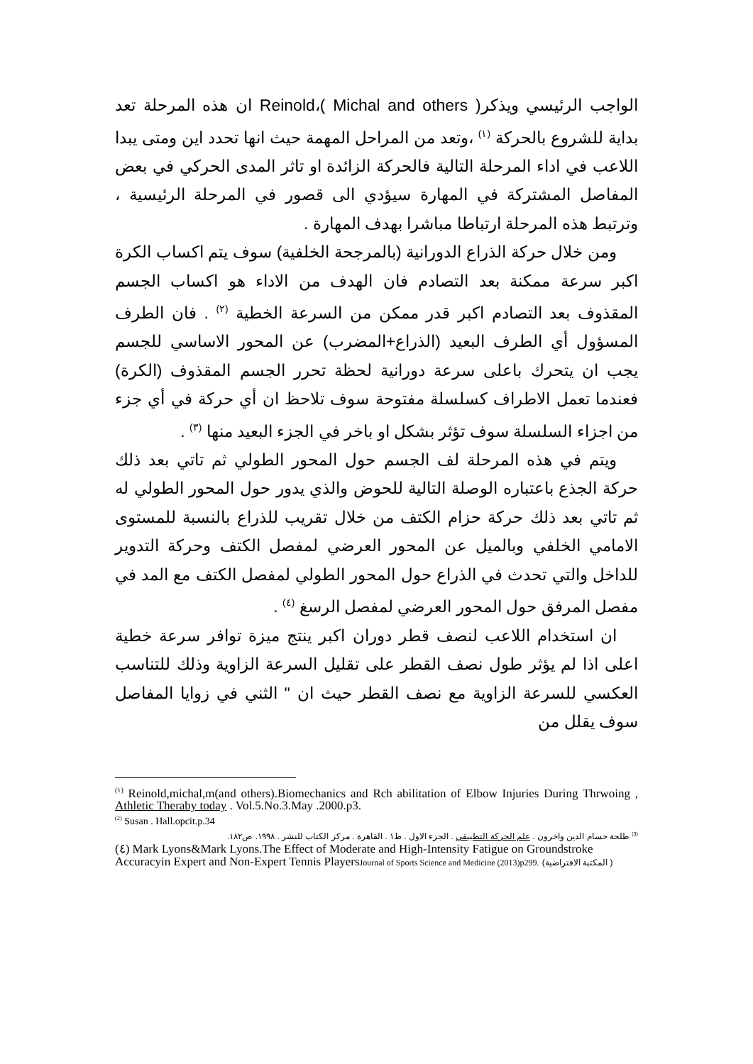الواجب الرئيسي ويذكرReinold،( Michal and others ) ان هذه المرحلة تعد بداية للشروع بالحركة <sup>(١)</sup> ،وتعد من المراحل المهمة حيث انها تحدد اين ومتى يبدا اللاعب في اداء المرحلة التالية فالحركة الزائدة او تاثر المدى الحركي في بعض المفاصل المشتركة في المهارة سيؤدي الى قصور في المرحلة الرئيسية ، وترتبط هذه المرحلة ارتباطا مباشرا بهدف المهارة .
ومن خلال حركة الذراع الدورانية (بالمرجحة الخلفية) سوف يتم اكساب الكرة اكبر سرعة ممكنة بعد التصادم فان الهدف من الاداء هو اكساب الجسم المقذوف بعد التصادم اكبر قدر ممكن من السرعة الخطية <sup>(٢)</sup> . فان الطرف المسؤول أي الطرف البعيد (الذراع+المضرب) عن المحور الاساسي للجسم يجب ان يتحرك باعلى سرعة دورانية لحظة تحرر الجسم المقذوف (الكرة) فعندما تعمل الاطراف كسلسلة مفتوحة سوف تلاحظ ان أي حركة في أي جزء من اجزاء السلسلة سوف تؤثر بشكل او باخر في الجزء البعيد منها <sup>(٣)</sup> .
ويتم في هذه المرحلة لف الجسم حول المحور الطولي ثم تاتي بعد ذلك حركة الجذع باعتباره الوصلة التالية للحوض والذي يدور حول المحور الطولي له ثم تاتي بعد ذلك حركة حزام الكتف من خلال تقريب للذراع بالنسبة للمستوى الامامي الخلفي وبالميل عن المحور العرضي لمفصل الكتف وحركة التدوير للداخل والتي تحدث في الذراع حول المحور الطولي لمفصل الكتف مع المد في مفصل المرفق حول المحور العرضي لمفصل الرسغ <sup>(٤)</sup> .
ان استخدام اللاعب لنصف قطر دوران اكبر ينتج ميزة توافر سرعة خطية اعلى اذا لم يؤثر طول نصف القطر على تقليل السرعة الزاوية وذلك للتناسب العكسي للسرعة الزاوية مع نصف القطر حيث ان " الثني في زوايا المفاصل سوف يقلل من
<sup>(١)</sup> Reinold,michal,m(and others).Biomechanics and Rch abilitation of Elbow Injuries During Thrwoing , Athletic Theraby today . Vol.5.No.3.May .2000.p3.
<sup>(2)</sup> Susan . Hall.opcit.p.34
<sup>(3)</sup> طلحة حسام الدين واخرون . علم الحركة التطبيقي . الجزء الاول . ط١ . القاهرة . مركز الكتاب للنشر . ١٩٩٨. ص١٨٢.
(٤) Mark Lyons&Mark Lyons.The Effect of Moderate and High-Intensity Fatigue on Groundstroke Accuracyin Expert and Non-Expert Tennis PlayersJournal of Sports Science and Medicine (2013)p299. (المكتبة الافتراضية )